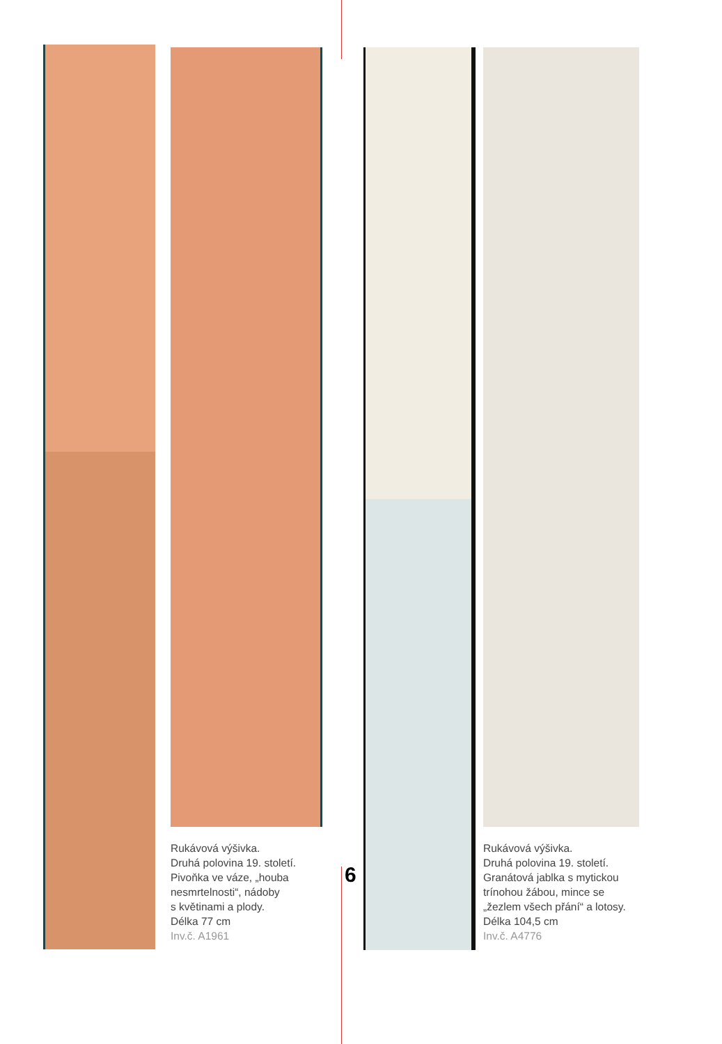Rukávová výšivka.
Druhá polovina 19. století.
Pivoňka ve váze, „houba
nesmrtelnosti“, nádoby
s květinami a plody.
Délka 77 cm
Inv.č. A1961
Rukávová výšivka.
Druhá polovina 19. století.
Granátová jablka s mytickou
trínohou žábou, mince se
„žezlem všech přání“ a lotosy.
Délka 104,5 cm
Inv.č. A4776
6